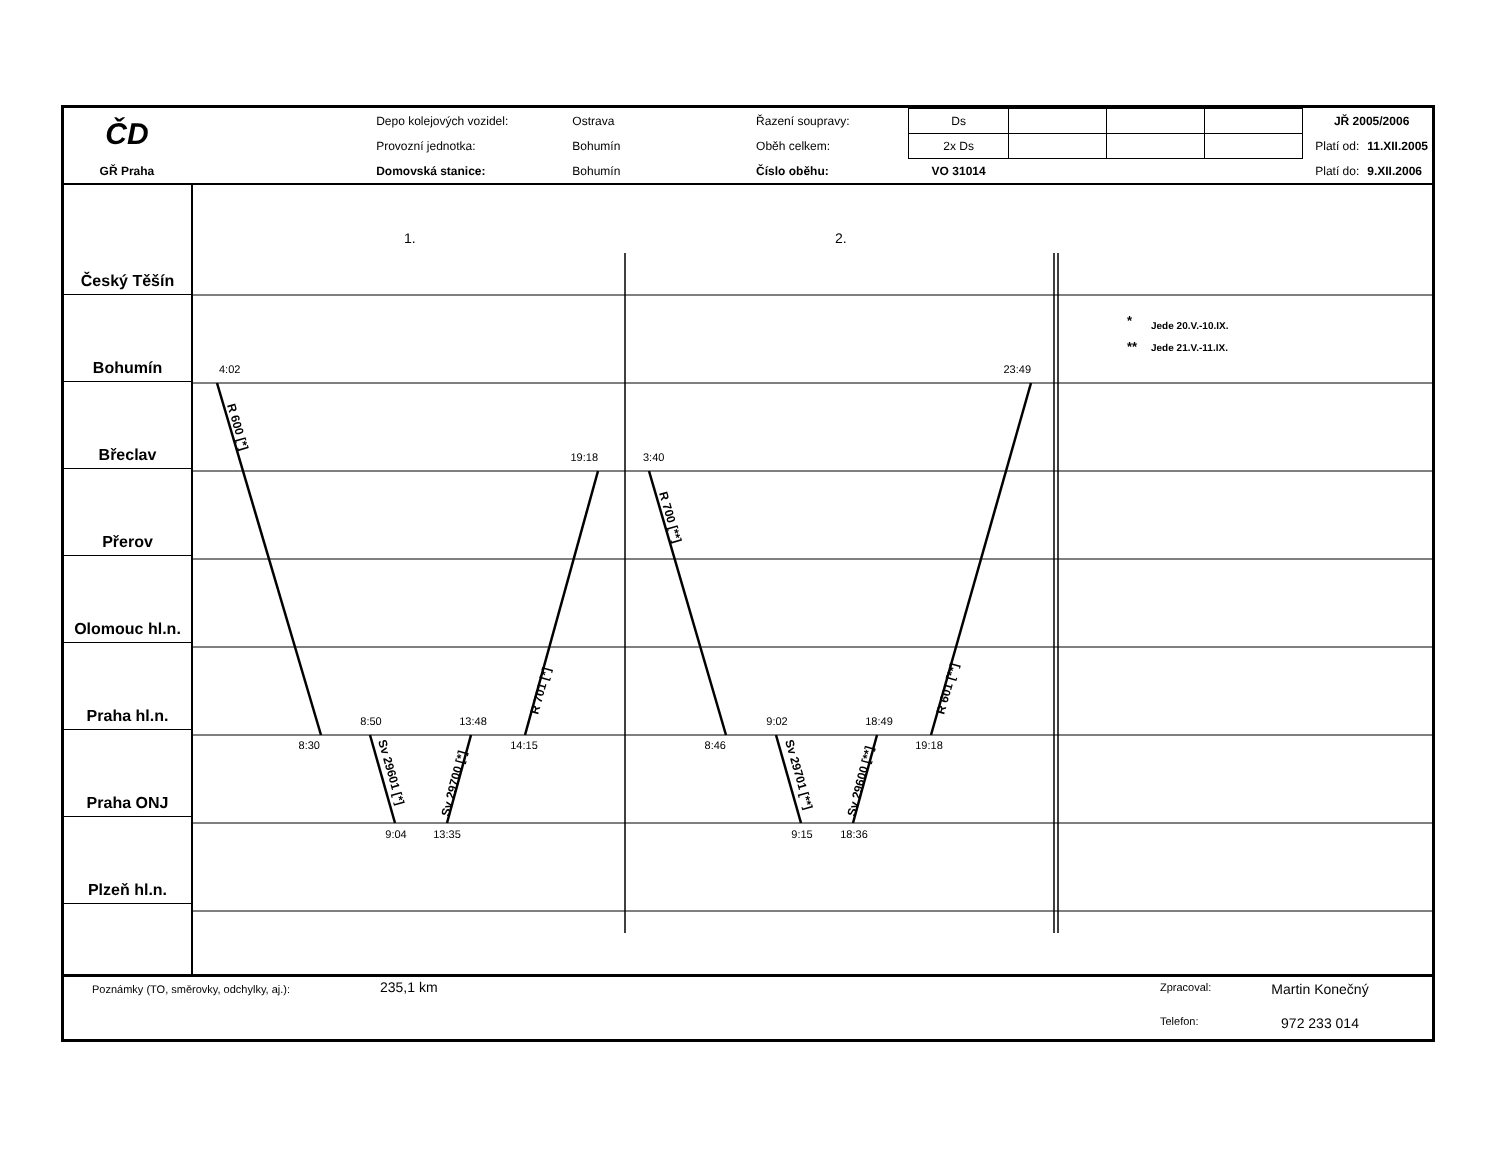| ČD | | Depo kolejových vozidel: | Ostrava | Řazení soupravy: | Ds | | | | | JŘ 2005/2006 | |
| | | Provozní jednotka: | Bohumín | Oběh celkem: | 2x Ds | | | | | Platí od: | 11.XII.2005 |
| GŘ Praha | | Domovská stanice: | Bohumín | Číslo oběhu: | VO 31014 | | | | | Platí do: | 9.XII.2006 |
Český Těšín
Bohumín
Břeclav
Přerov
Olomouc hl.n.
Praha hl.n.
Praha ONJ
Plzeň hl.n.
1.
2.
4:02
23:49
19:18
3:40
8:30
8:50
13:48
14:15
9:04
13:35
8:46
9:02
18:49
19:18
9:15
18:36
R 600 [*]
Sv 29601 [*]
Sv 29700 [*]
R 701 [*]
R 700 [**]
Sv 29701 [**]
Sv 29600 [**]
R 601 [**]
*
Jede 20.V.-10.IX.
**
Jede 21.V.-11.IX.
Poznámky (TO, směrovky, odchylky, aj.):
235,1 km
Zpracoval: Martin Konečný Telefon: 972 233 014